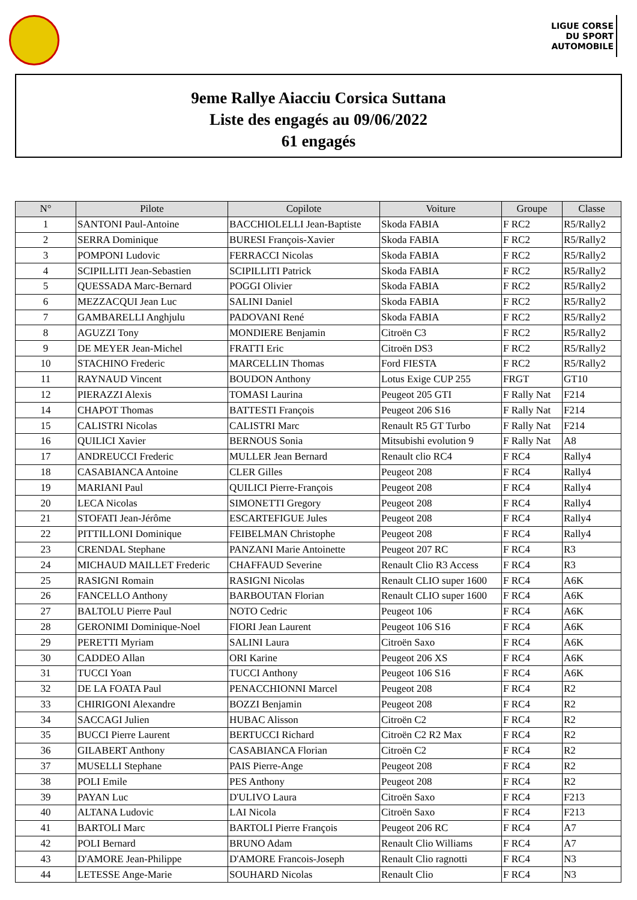LIGUE CORSE
DU SPORT
AUTOMOBILE
9eme Rallye Aiacciu Corsica Suttana
Liste des engagés au 09/06/2022
61 engagés
| N° | Pilote | Copilote | Voiture | Groupe | Classe |
| --- | --- | --- | --- | --- | --- |
| 1 | SANTONI Paul-Antoine | BACCHIOLELLI Jean-Baptiste | Skoda FABIA | F RC2 | R5/Rally2 |
| 2 | SERRA Dominique | BURESI François-Xavier | Skoda FABIA | F RC2 | R5/Rally2 |
| 3 | POMPONI Ludovic | FERRACCI Nicolas | Skoda FABIA | F RC2 | R5/Rally2 |
| 4 | SCIPILLITI Jean-Sebastien | SCIPILLITI Patrick | Skoda FABIA | F RC2 | R5/Rally2 |
| 5 | QUESSADA Marc-Bernard | POGGI Olivier | Skoda FABIA | F RC2 | R5/Rally2 |
| 6 | MEZZACQUI Jean Luc | SALINI Daniel | Skoda FABIA | F RC2 | R5/Rally2 |
| 7 | GAMBARELLI Anghjulu | PADOVANI René | Skoda FABIA | F RC2 | R5/Rally2 |
| 8 | AGUZZI Tony | MONDIERE Benjamin | Citroën C3 | F RC2 | R5/Rally2 |
| 9 | DE MEYER Jean-Michel | FRATTI Eric | Citroën DS3 | F RC2 | R5/Rally2 |
| 10 | STACHINO Frederic | MARCELLIN Thomas | Ford FIESTA | F RC2 | R5/Rally2 |
| 11 | RAYNAUD Vincent | BOUDON Anthony | Lotus Exige CUP 255 | FRGT | GT10 |
| 12 | PIERAZZI Alexis | TOMASI Laurina | Peugeot 205 GTI | F Rally Nat | F214 |
| 14 | CHAPOT Thomas | BATTESTI François | Peugeot 206 S16 | F Rally Nat | F214 |
| 15 | CALISTRI Nicolas | CALISTRI Marc | Renault R5 GT Turbo | F Rally Nat | F214 |
| 16 | QUILICI Xavier | BERNOUS Sonia | Mitsubishi evolution 9 | F Rally Nat | A8 |
| 17 | ANDREUCCI Frederic | MULLER Jean Bernard | Renault clio RC4 | F RC4 | Rally4 |
| 18 | CASABIANCA Antoine | CLER Gilles | Peugeot 208 | F RC4 | Rally4 |
| 19 | MARIANI Paul | QUILICI Pierre-François | Peugeot 208 | F RC4 | Rally4 |
| 20 | LECA Nicolas | SIMONETTI Gregory | Peugeot 208 | F RC4 | Rally4 |
| 21 | STOFATI Jean-Jérôme | ESCARTEFIGUE Jules | Peugeot 208 | F RC4 | Rally4 |
| 22 | PITTILLONI Dominique | FEIBELMAN Christophe | Peugeot 208 | F RC4 | Rally4 |
| 23 | CRENDAL Stephane | PANZANI Marie Antoinette | Peugeot 207 RC | F RC4 | R3 |
| 24 | MICHAUD MAILLET Frederic | CHAFFAUD Severine | Renault Clio R3 Access | F RC4 | R3 |
| 25 | RASIGNI Romain | RASIGNI Nicolas | Renault CLIO super 1600 | F RC4 | A6K |
| 26 | FANCELLO Anthony | BARBOUTAN Florian | Renault CLIO super 1600 | F RC4 | A6K |
| 27 | BALTOLU Pierre Paul | NOTO Cedric | Peugeot 106 | F RC4 | A6K |
| 28 | GERONIMI Dominique-Noel | FIORI Jean Laurent | Peugeot 106 S16 | F RC4 | A6K |
| 29 | PERETTI Myriam | SALINI Laura | Citroën Saxo | F RC4 | A6K |
| 30 | CADDEO Allan | ORI Karine | Peugeot 206 XS | F RC4 | A6K |
| 31 | TUCCI Yoan | TUCCI Anthony | Peugeot 106 S16 | F RC4 | A6K |
| 32 | DE LA FOATA Paul | PENACCHIONNI Marcel | Peugeot 208 | F RC4 | R2 |
| 33 | CHIRIGONI Alexandre | BOZZI Benjamin | Peugeot 208 | F RC4 | R2 |
| 34 | SACCAGI Julien | HUBAC Alisson | Citroën C2 | F RC4 | R2 |
| 35 | BUCCI Pierre Laurent | BERTUCCI Richard | Citroën C2 R2 Max | F RC4 | R2 |
| 36 | GILABERT Anthony | CASABIANCA Florian | Citroën C2 | F RC4 | R2 |
| 37 | MUSELLI Stephane | PAIS Pierre-Ange | Peugeot 208 | F RC4 | R2 |
| 38 | POLI Emile | PES Anthony | Peugeot 208 | F RC4 | R2 |
| 39 | PAYAN Luc | D'ULIVO Laura | Citroën Saxo | F RC4 | F213 |
| 40 | ALTANA Ludovic | LAI Nicola | Citroën Saxo | F RC4 | F213 |
| 41 | BARTOLI Marc | BARTOLI Pierre François | Peugeot 206 RC | F RC4 | A7 |
| 42 | POLI Bernard | BRUNO Adam | Renault Clio Williams | F RC4 | A7 |
| 43 | D'AMORE Jean-Philippe | D'AMORE Francois-Joseph | Renault Clio ragnotti | F RC4 | N3 |
| 44 | LETESSE Ange-Marie | SOUHARD Nicolas | Renault Clio | F RC4 | N3 |